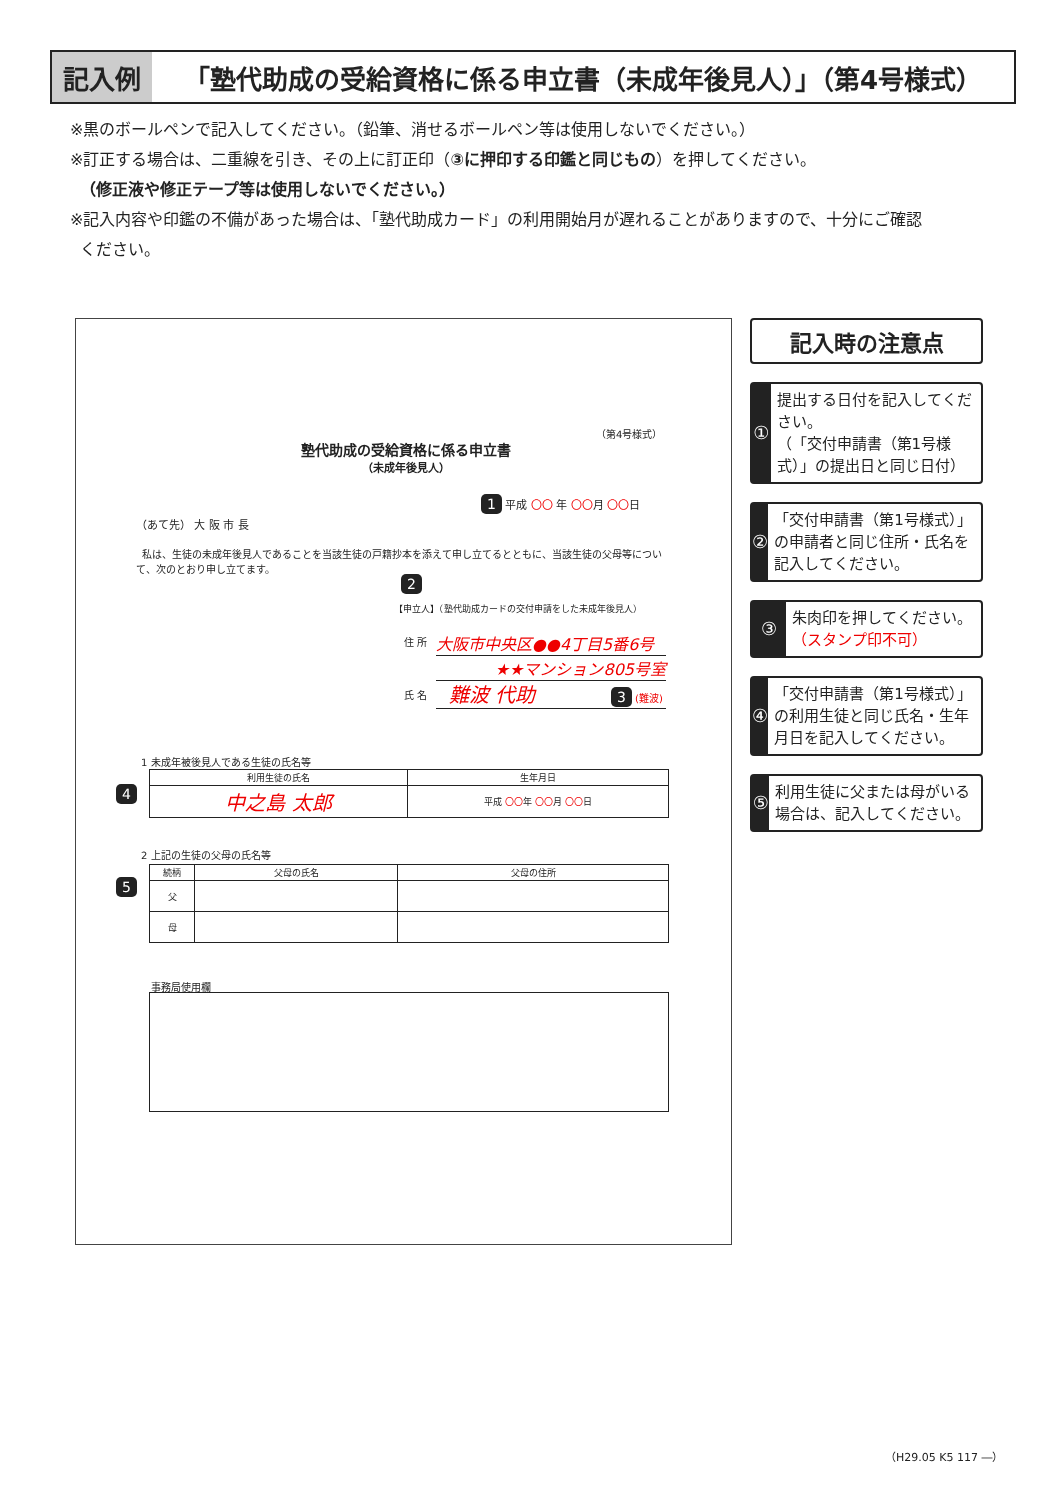記入例
「塾代助成の受給資格に係る申立書（未成年後見人）」（第4号様式）
※黒のボールペンで記入してください。（鉛筆、消せるボールペン等は使用しないでください。）
※訂正する場合は、二重線を引き、その上に訂正印（③に押印する印鑑と同じもの）を押してください。
（修正液や修正テープ等は使用しないでください。）
※記入内容や印鑑の不備があった場合は、「塾代助成カード」の利用開始月が遅れることがありますので、十分にご確認
ください。
（第4号様式）
塾代助成の受給資格に係る申立書
（未成年後見人）
1 平成 〇〇 年 〇〇月 〇〇日
（あて先） 大 阪 市 長
私は、生徒の未成年後見人であることを当該生徒の戸籍抄本を添えて申し立てるとともに、当該生徒の父母等について、次のとおり申し立てます。
2
【申立人】（塾代助成カードの交付申請をした未成年後見人）
住 所 大阪市中央区●●4丁目5番6号
★★マンション805号室
氏 名 難波 代助 3 (難波)
1 未成年被後見人である生徒の氏名等
4
| 利用生徒の氏名 | 生年月日 |
| --- | --- |
| 中之島 太郎 | 平成 〇〇 年 〇〇 月 〇〇 日 |
2 上記の生徒の父母の氏名等
5
| 続柄 | 父母の氏名 | 父母の住所 |
| --- | --- | --- |
| 父 | | |
| 母 | | |
事務局使用欄
記入時の注意点
①
提出する日付を記入してください。
（「交付申請書（第1号様式）」の提出日と同じ日付）
②
「交付申請書（第1号様式）」の申請者と同じ住所・氏名を記入してください。
③
朱肉印を押してください。
（スタンプ印不可）
④
「交付申請書（第1号様式）」の利用生徒と同じ氏名・生年月日を記入してください。
⑤
利用生徒に父または母がいる場合は、記入してください。
（H29.05 K5 117 ―）